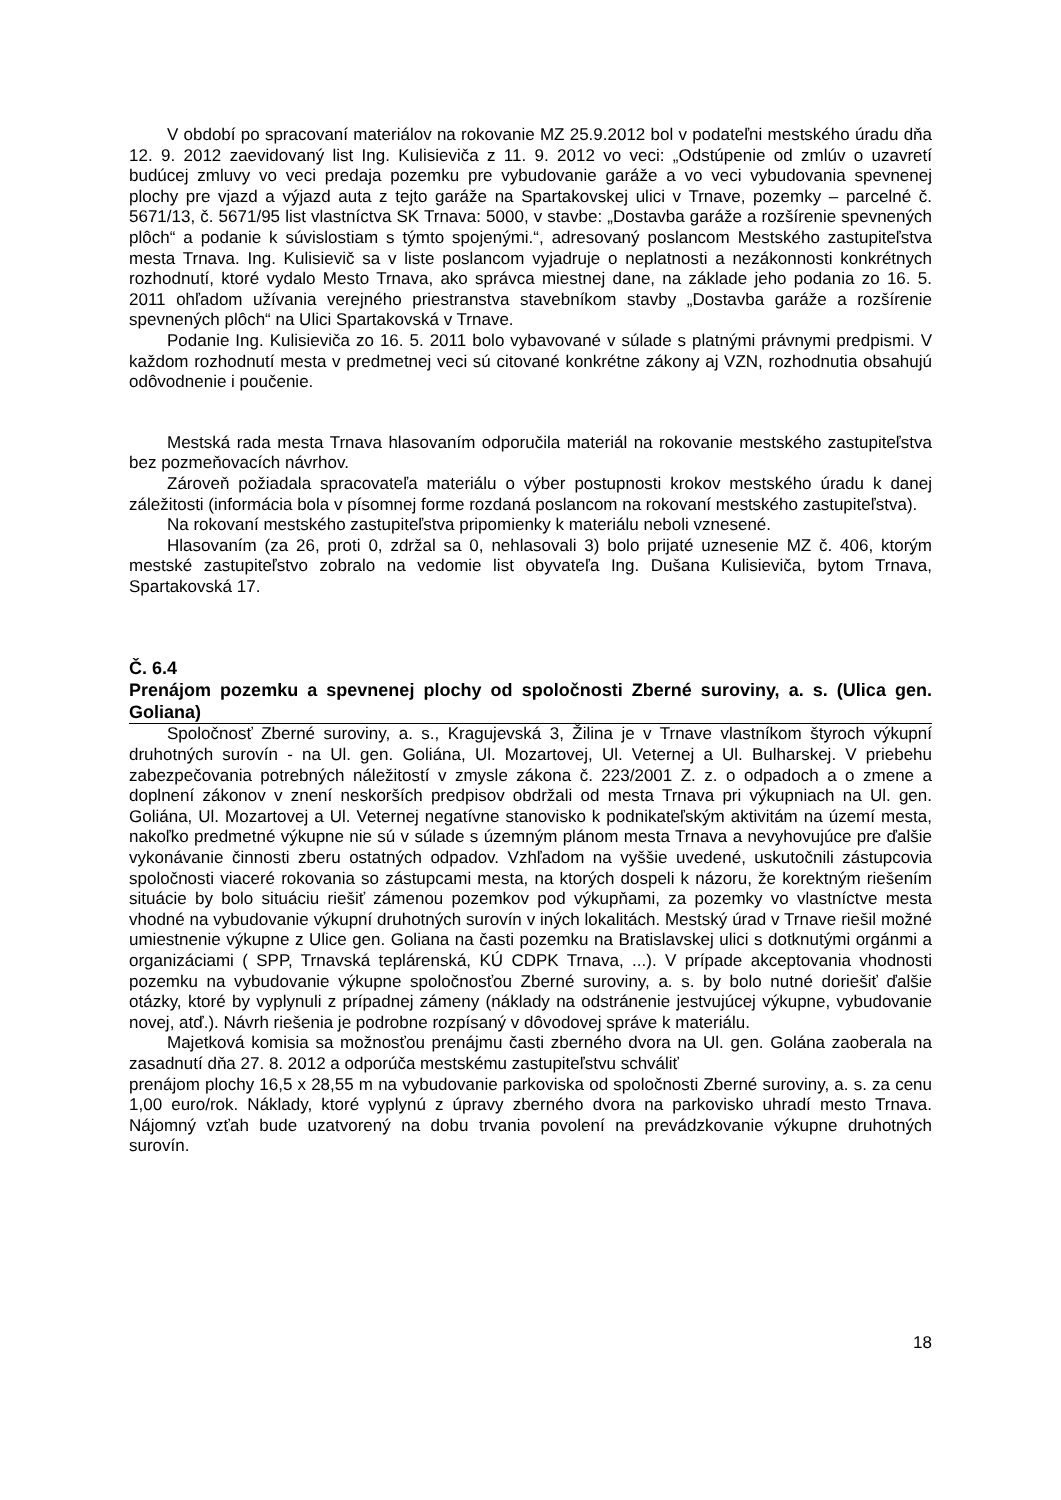V období po spracovaní materiálov na rokovanie MZ 25.9.2012 bol v podateľni mestského úradu dňa 12. 9. 2012 zaevidovaný list Ing. Kulisieviča z 11. 9. 2012 vo veci: „Odstúpenie od zmlúv o uzavretí budúcej zmluvy vo veci predaja pozemku pre vybudovanie garáže a vo veci vybudovania spevnenej plochy pre vjazd a výjazd auta z tejto garáže na Spartakovskej ulici v Trnave, pozemky – parcelné č. 5671/13, č. 5671/95 list vlastníctva SK Trnava: 5000, v stavbe: „Dostavba garáže a rozšírenie spevnených plôch“ a podanie k súvislostiam s týmto spojenými.“, adresovaný poslancom Mestského zastupiteľstva mesta Trnava. Ing. Kulisievič sa v liste poslancom vyjadruje o neplatnosti a nezákonnosti konkrétnych rozhodnutí, ktoré vydalo Mesto Trnava, ako správca miestnej dane, na základe jeho podania zo 16. 5. 2011 ohľadom užívania verejného priestranstva stavebníkom stavby „Dostavba garáže a rozšírenie spevnených plôch“ na Ulici Spartakovská v Trnave.
Podanie Ing. Kulisieviča zo 16. 5. 2011 bolo vybavované v súlade s platnými právnymi predpismi. V každom rozhodnutí mesta v predmetnej veci sú citované konkrétne zákony aj VZN, rozhodnutia obsahujú odôvodnenie i poučenie.
Mestská rada mesta Trnava hlasovaním odporučila materiál na rokovanie mestského zastupiteľstva bez pozmeňovacích návrhov.
Zároveň požiadala spracovateľa materiálu o výber postupnosti krokov mestského úradu k danej záležitosti (informácia bola v písomnej forme rozdaná poslancom na rokovaní mestského zastupiteľstva).
Na rokovaní mestského zastupiteľstva pripomienky k materiálu neboli vznesené.
Hlasovaním (za 26, proti 0, zdržal sa 0, nehlasovali 3) bolo prijaté uznesenie MZ č. 406, ktorým mestské zastupiteľstvo zobralo na vedomie list obyvateľa Ing. Dušana Kulisieviča, bytom Trnava, Spartakovská 17.
Č. 6.4
Prenájom pozemku a spevnenej plochy od spoločnosti Zberné suroviny, a. s. (Ulica gen. Goliana)
Spoločnosť Zberné suroviny, a. s., Kragujevská 3, Žilina je v Trnave vlastníkom štyroch výkupní druhotných surovín - na Ul. gen. Goliána, Ul. Mozartovej, Ul. Veternej a Ul. Bulharskej. V priebehu zabezpečovania potrebných náležitostí v zmysle zákona č. 223/2001 Z. z. o odpadoch a o zmene a doplnení zákonov v znení neskorších predpisov obdržali od mesta Trnava pri výkupniach na Ul. gen. Goliána, Ul. Mozartovej a Ul. Veternej negatívne stanovisko k podnikateľským aktivitám na území mesta, nakoľko predmetné výkupne nie sú v súlade s územným plánom mesta Trnava a nevyhovujúce pre ďalšie vykonávanie činnosti zberu ostatných odpadov. Vzhľadom na vyššie uvedené, uskutočnili zástupcovia spoločnosti viaceré rokovania so zástupcami mesta, na ktorých dospeli k názoru, že korektným riešením situácie by bolo situáciu riešiť zámenou pozemkov pod výkupňami, za pozemky vo vlastníctve mesta vhodné na vybudovanie výkupní druhotných surovín v iných lokalitách. Mestský úrad v Trnave riešil možné umiestnenie výkupne z Ulice gen. Goliana na časti pozemku na Bratislavskej ulici s dotknutými orgánmi a organizáciami ( SPP, Trnavská teplárenská, KÚ CDPK Trnava, ...). V prípade akceptovania vhodnosti pozemku na vybudovanie výkupne spoločnosťou Zberné suroviny, a. s. by bolo nutné doriešiť ďalšie otázky, ktoré by vyplynuli z prípadnej zámeny (náklady na odstránenie jestvujúcej výkupne, vybudovanie novej, atď.). Návrh riešenia je podrobne rozpísaný v dôvodovej správe k materiálu.
Majetková komisia sa možnosťou prenájmu časti zberného dvora na Ul. gen. Golána zaoberala na zasadnutí dňa 27. 8. 2012 a odporúča mestskému zastupiteľstvu schváliť
prenájom plochy 16,5 x 28,55 m na vybudovanie parkoviska od spoločnosti Zberné suroviny, a. s. za cenu 1,00 euro/rok. Náklady, ktoré vyplynú z úpravy zberného dvora na parkovisko uhradí mesto Trnava. Nájomný vzťah bude uzatvorený na dobu trvania povolení na prevádzkovanie výkupne druhotných surovín.
18